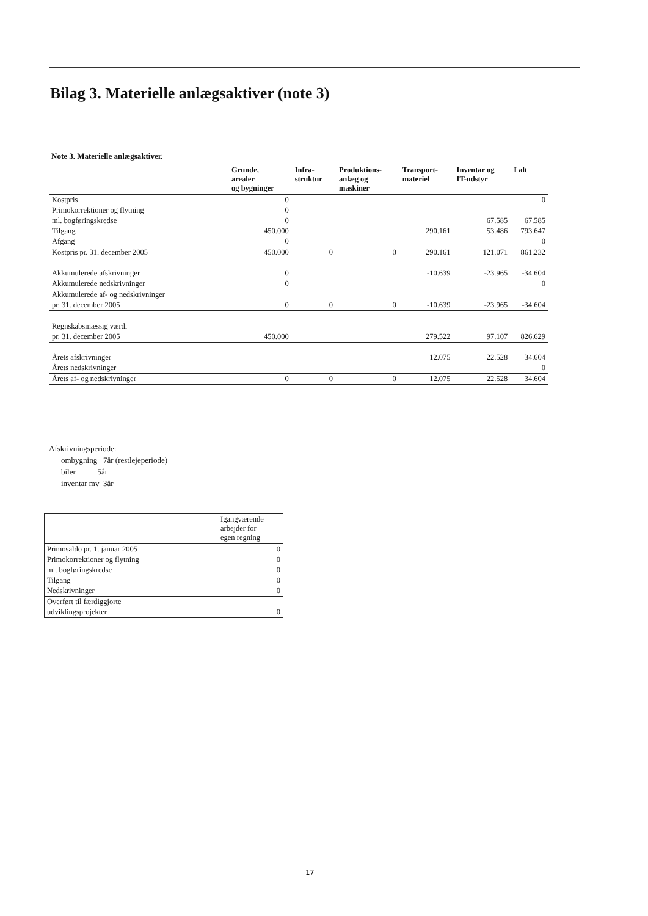Bilag 3. Materielle anlægsaktiver (note 3)
Note 3. Materielle anlægsaktiver.
| | Grunde, arealer og bygninger | Infra- struktur | Produktions- anlæg og maskiner | Transport- materiel | Inventar og IT-udstyr | I alt |
| --- | --- | --- | --- | --- | --- | --- |
| Kostpris | 0 | | | | | 0 |
| Primokorrektioner og flytning | 0 | | | | | |
| ml. bogføringskredse | 0 | | | | 67.585 | 67.585 |
| Tilgang | 450.000 | | | 290.161 | 53.486 | 793.647 |
| Afgang | 0 | | | | | 0 |
| Kostpris pr. 31. december 2005 | 450.000 | 0 | 0 | 290.161 | 121.071 | 861.232 |
| Akkumulerede afskrivninger | 0 | | | -10.639 | -23.965 | -34.604 |
| Akkumulerede nedskrivninger | 0 | | | | | 0 |
| Akkumulerede af- og nedskrivninger | | | | | | |
| pr. 31. december 2005 | 0 | 0 | 0 | -10.639 | -23.965 | -34.604 |
| Regnskabsmæssig værdi | | | | | | |
| pr. 31. december 2005 | 450.000 | | | 279.522 | 97.107 | 826.629 |
| Årets afskrivninger | | | | 12.075 | 22.528 | 34.604 |
| Årets nedskrivninger | | | | | | 0 |
| Årets af- og nedskrivninger | 0 | 0 | 0 | 12.075 | 22.528 | 34.604 |
Afskrivningsperiode:
ombygning 7år (restlejeperiode)
biler 5år
inventar mv 3år
| | Igangværende arbejder for egen regning |
| --- | --- |
| Primosaldo pr. 1. januar 2005 | 0 |
| Primokorrektioner og flytning | 0 |
| ml. bogføringskredse | 0 |
| Tilgang | 0 |
| Nedskrivninger | 0 |
| Overført til færdiggjorte | |
| udviklingsprojekter | 0 |
17